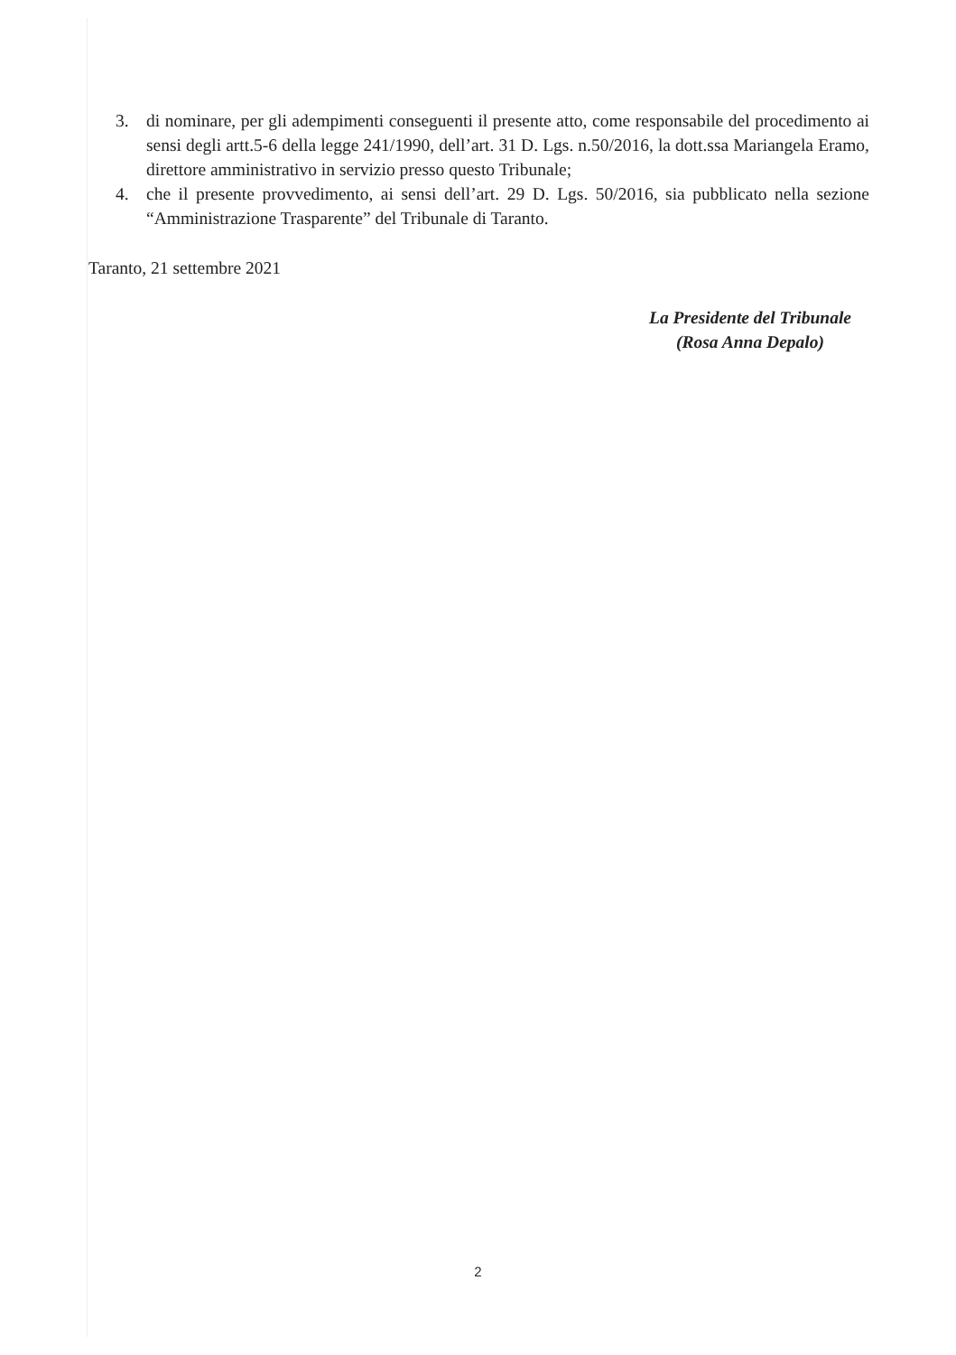3. di nominare, per gli adempimenti conseguenti il presente atto, come responsabile del procedimento ai sensi degli artt.5-6 della legge 241/1990, dell’art. 31 D. Lgs. n.50/2016, la dott.ssa Mariangela Eramo, direttore amministrativo in servizio presso questo Tribunale;
4. che il presente provvedimento, ai sensi dell’art. 29 D. Lgs. 50/2016, sia pubblicato nella sezione “Amministrazione Trasparente” del Tribunale di Taranto.
Taranto, 21 settembre 2021
La Presidente del Tribunale
(Rosa Anna Depalo)
2